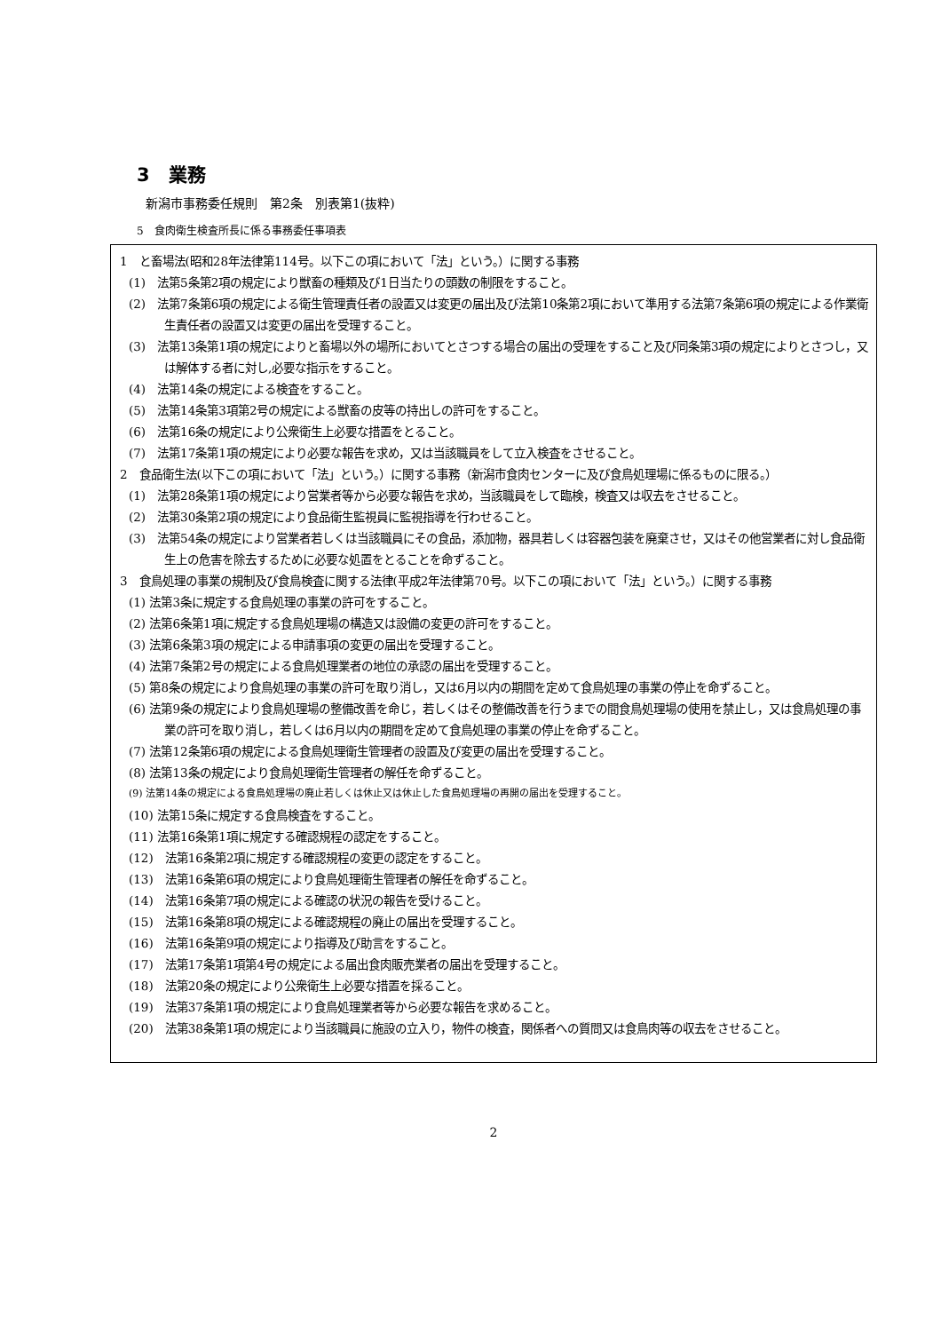3　業務
新潟市事務委任規則　第2条　別表第1(抜粋)
5　食肉衛生検査所長に係る事務委任事項表
1　と畜場法(昭和28年法律第114号。以下この項において「法」という。）に関する事務
(1)　法第5条第2項の規定により獣畜の種類及び1日当たりの頭数の制限をすること。
(2)　法第7条第6項の規定による衛生管理責任者の設置又は変更の届出及び法第10条第2項において準用する法第7条第6項の規定による作業衛生責任者の設置又は変更の届出を受理すること。
(3)　法第13条第1項の規定によりと畜場以外の場所においてとさつする場合の届出の受理をすること及び同条第3項の規定によりとさつし，又は解体する者に対し,必要な指示をすること。
(4)　法第14条の規定による検査をすること。
(5)　法第14条第3項第2号の規定による獣畜の皮等の持出しの許可をすること。
(6)　法第16条の規定により公衆衛生上必要な措置をとること。
(7)　法第17条第1項の規定により必要な報告を求め，又は当該職員をして立入検査をさせること。
2　食品衛生法(以下この項において「法」という。）に関する事務（新潟市食肉センターに及び食鳥処理場に係るものに限る。）
(1)　法第28条第1項の規定により営業者等から必要な報告を求め，当該職員をして臨検，検査又は収去をさせること。
(2)　法第30条第2項の規定により食品衛生監視員に監視指導を行わせること。
(3)　法第54条の規定により営業者若しくは当該職員にその食品，添加物，器具若しくは容器包装を廃棄させ，又はその他営業者に対し食品衛生上の危害を除去するために必要な処置をとることを命ずること。
3　食鳥処理の事業の規制及び食鳥検査に関する法律(平成2年法律第70号。以下この項において「法」という。）に関する事務
(1) 法第3条に規定する食鳥処理の事業の許可をすること。
(2) 法第6条第1項に規定する食鳥処理場の構造又は設備の変更の許可をすること。
(3) 法第6条第3項の規定による申請事項の変更の届出を受理すること。
(4) 法第7条第2号の規定による食鳥処理業者の地位の承認の届出を受理すること。
(5) 第8条の規定により食鳥処理の事業の許可を取り消し，又は6月以内の期間を定めて食鳥処理の事業の停止を命ずること。
(6) 法第9条の規定により食鳥処理場の整備改善を命じ，若しくはその整備改善を行うまでの間食鳥処理場の使用を禁止し，又は食鳥処理の事業の許可を取り消し，若しくは6月以内の期間を定めて食鳥処理の事業の停止を命ずること。
(7) 法第12条第6項の規定による食鳥処理衛生管理者の設置及び変更の届出を受理すること。
(8) 法第13条の規定により食鳥処理衛生管理者の解任を命ずること。
(9) 法第14条の規定による食鳥処理場の廃止若しくは休止又は休止した食鳥処理場の再開の届出を受理すること。
(10) 法第15条に規定する食鳥検査をすること。
(11) 法第16条第1項に規定する確認規程の認定をすること。
(12)　法第16条第2項に規定する確認規程の変更の認定をすること。
(13)　法第16条第6項の規定により食鳥処理衛生管理者の解任を命ずること。
(14)　法第16条第7項の規定による確認の状況の報告を受けること。
(15)　法第16条第8項の規定による確認規程の廃止の届出を受理すること。
(16)　法第16条第9項の規定により指導及び助言をすること。
(17)　法第17条第1項第4号の規定による届出食肉販売業者の届出を受理すること。
(18)　法第20条の規定により公衆衛生上必要な措置を採ること。
(19)　法第37条第1項の規定により食鳥処理業者等から必要な報告を求めること。
(20)　法第38条第1項の規定により当該職員に施設の立入り，物件の検査，関係者への質問又は食鳥肉等の収去をさせること。
2